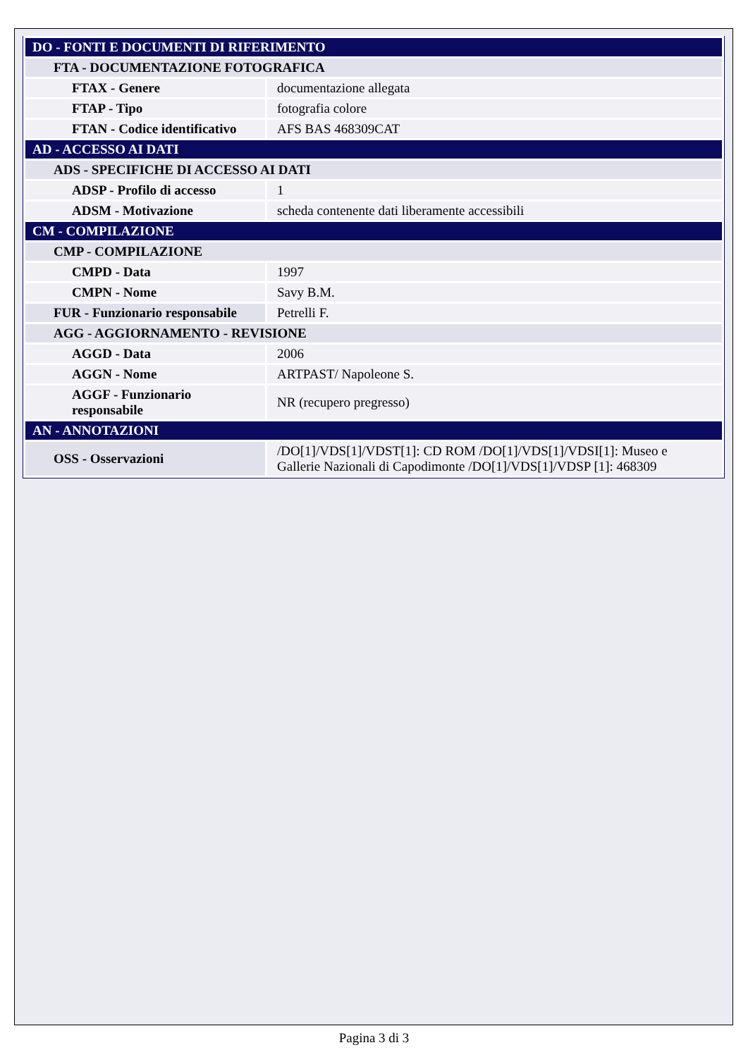| DO - FONTI E DOCUMENTI DI RIFERIMENTO | |
| FTA - DOCUMENTAZIONE FOTOGRAFICA | |
| FTAX - Genere | documentazione allegata |
| FTAP - Tipo | fotografia colore |
| FTAN - Codice identificativo | AFS BAS 468309CAT |
| AD - ACCESSO AI DATI | |
| ADS - SPECIFICHE DI ACCESSO AI DATI | |
| ADSP - Profilo di accesso | 1 |
| ADSM - Motivazione | scheda contenente dati liberamente accessibili |
| CM - COMPILAZIONE | |
| CMP - COMPILAZIONE | |
| CMPD - Data | 1997 |
| CMPN - Nome | Savy B.M. |
| FUR - Funzionario responsabile | Petrelli F. |
| AGG - AGGIORNAMENTO - REVISIONE | |
| AGGD - Data | 2006 |
| AGGN - Nome | ARTPAST/ Napoleone S. |
| AGGF - Funzionario responsabile | NR (recupero pregresso) |
| AN - ANNOTAZIONI | |
| OSS - Osservazioni | /DO[1]/VDS[1]/VDST[1]: CD ROM /DO[1]/VDS[1]/VDSI[1]: Museo e Gallerie Nazionali di Capodimonte /DO[1]/VDS[1]/VDSP [1]: 468309 |
Pagina 3 di 3